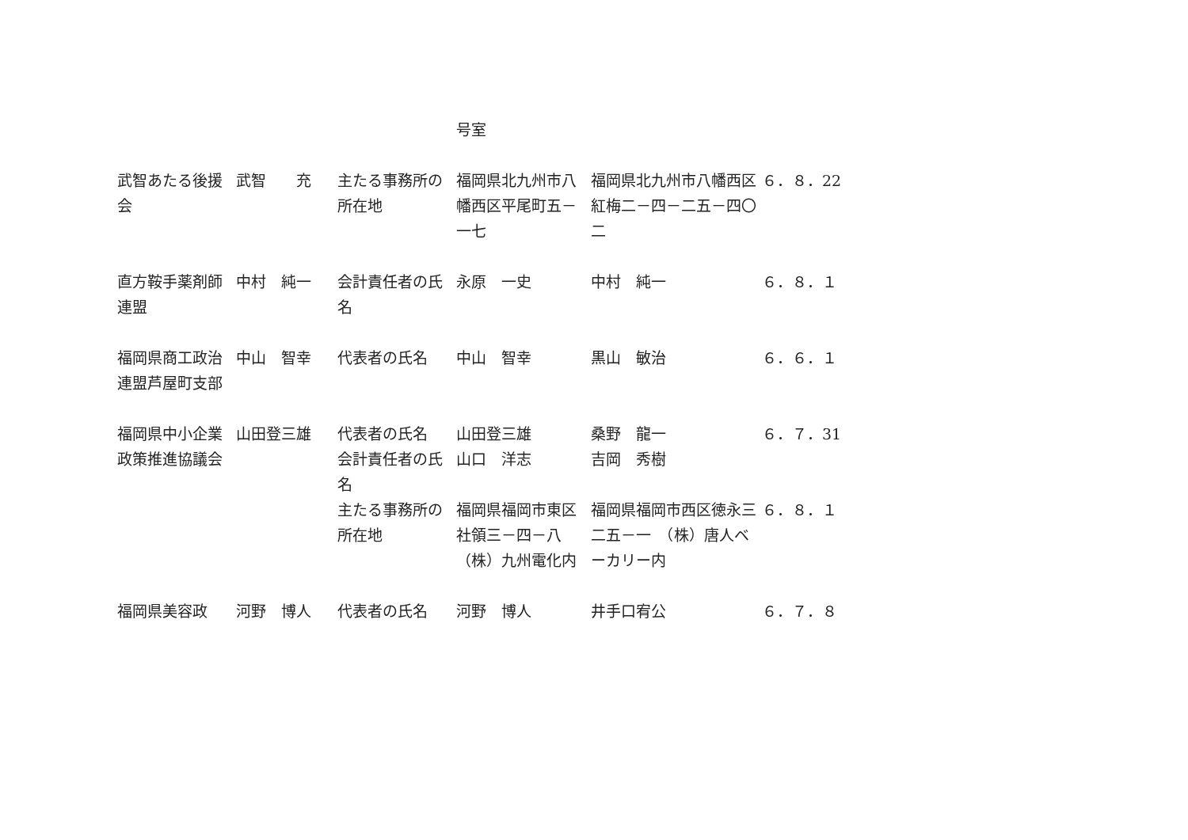| | | | 号室 | | |
| 武智あたる後援会 | 武智 充 | 主たる事務所の所在地 | 福岡県北九州市八幡西区平尾町五－一七 | 福岡県北九州市八幡西区紅梅二－四－二五－四〇二 | ６．８．22 |
| 直方鞍手薬剤師連盟 | 中村 純一 | 会計責任者の氏名 | 永原 一史 | 中村 純一 | ６．８．１ |
| 福岡県商工政治連盟芦屋町支部 | 中山 智幸 | 代表者の氏名 | 中山 智幸 | 黒山 敏治 | ６．６．１ |
| 福岡県中小企業政策推進協議会 | 山田登三雄 | 代表者の氏名 会計責任者の氏名 | 山田登三雄 山口 洋志 | 桑野 龍一 吉岡 秀樹 | ６．７．31 |
| | | 主たる事務所の所在地 | 福岡県福岡市東区社領三－四－八 （株）九州電化内 | 福岡県福岡市西区徳永三二五－一 （株）唐人ベーカリー内 | ６．８．１ |
| 福岡県美容政 | 河野 博人 | 代表者の氏名 | 河野 博人 | 井手口宥公 | ６．７．８ |